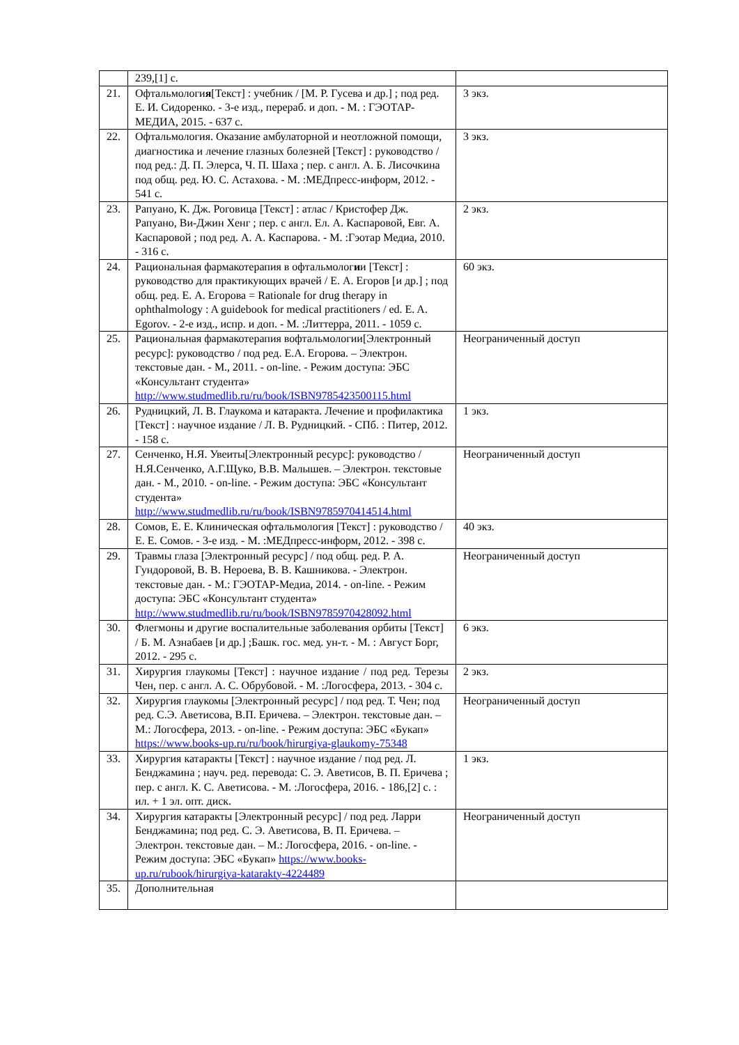| | 239,[1] с. | |
| 21. | Офтальмологи я [Текст] : учебник / [М. Р. Гусева и др.] ; под ред. Е. И. Сидоренко. - 3-е изд., перераб. и доп. - М. : ГЭОТАР-МЕДИА, 2015. - 637 с. | 3 экз. |
| 22. | Офтальмология. Оказание амбулаторной и неотложной помощи, диагностика и лечение глазных болезней [Текст] : руководство / под ред.: Д. П. Элерса, Ч. П. Шаха ; пер. с англ. А. Б. Лисочкина под общ. ред. Ю. С. Астахова. - М. :МЕДпресс-информ, 2012. - 541 с. | 3 экз. |
| 23. | Рапуано, К. Дж. Роговица [Текст] : атлас / Кристофер Дж. Рапуано, Ви-Джин Хенг ; пер. с англ. Ел. А. Каспаровой, Евг. А. Каспаровой ; под ред. А. А. Каспарова. - М. :Гэотар Медиа, 2010. - 316 с. | 2 экз. |
| 24. | Рациональная фармакотерапия в офтальмолог и и [Текст] : руководство для практикующих врачей / Е. А. Егоров [и др.] ; под общ. ред. Е. А. Егорова = Rationale for drug therapy in ophthalmology : A guidebook for medical practitioners / ed. E. A. Egorov. - 2-е изд., испр. и доп. - М. :Литтерра, 2011. - 1059 с. | 60 экз. |
| 25. | Рациональная фармакотерапия вофтальмологии[Электронный ресурс]: руководство / под ред. Е.А. Егорова. – Электрон. текстовые дан. - М., 2011. - on-line. - Режим доступа: ЭБС «Консультант студента» http://www.studmedlib.ru/ru/book/ISBN9785423500115.html | Неограниченный доступ |
| 26. | Рудницкий, Л. В. Глаукома и катаракта. Лечение и профилактика [Текст] : научное издание / Л. В. Рудницкий. - СПб. : Питер, 2012. - 158 с. | 1 экз. |
| 27. | Сенченко, Н.Я. Увеиты[Электронный ресурс]: руководство / Н.Я.Сенченко, А.Г.Щуко, В.В. Малышев. – Электрон. текстовые дан. - М., 2010. - on-line. - Режим доступа: ЭБС «Консультант студента» http://www.studmedlib.ru/ru/book/ISBN9785970414514.html | Неограниченный доступ |
| 28. | Сомов, Е. Е. Клиническая офтальмология [Текст] : руководство / Е. Е. Сомов. - 3-е изд. - М. :МЕДпресс-информ, 2012. - 398 с. | 40 экз. |
| 29. | Травмы глаза [Электронный ресурс] / под общ. ред. Р. А. Гундоровой, В. В. Нероева, В. В. Кашникова. - Электрон. текстовые дан. - М.: ГЭОТАР-Медиа, 2014. - on-line. - Режим доступа: ЭБС «Консультант студента» http://www.studmedlib.ru/ru/book/ISBN9785970428092.html | Неограниченный доступ |
| 30. | Флегмоны и другие воспалительные заболевания орбиты [Текст] / Б. М. Азнабаев [и др.] ;Башк. гос. мед. ун-т. - М. : Август Борг, 2012. - 295 с. | 6 экз. |
| 31. | Хирургия глаукомы [Текст] : научное издание / под ред. Терезы Чен, пер. с англ. А. С. Обрубовой. - М. :Логосфера, 2013. - 304 с. | 2 экз. |
| 32. | Хирургия глаукомы [Электронный ресурс] / под ред. Т. Чен; под ред. С.Э. Аветисова, В.П. Еричева. – Электрон. текстовые дан. – М.: Логосфера, 2013. - on-line. - Режим доступа: ЭБС «Букап» https://www.books-up.ru/ru/book/hirurgiya-glaukomy-75348 | Неограниченный доступ |
| 33. | Хирургия катаракты [Текст] : научное издание / под ред. Л. Бенджамина ; науч. ред. перевода: С. Э. Аветисов, В. П. Еричева ; пер. с англ. К. С. Аветисова. - М. :Логосфера, 2016. - 186,[2] с. : ил. + 1 эл. опт. диск. | 1 экз. |
| 34. | Хирургия катаракты [Электронный ресурс] / под ред. Ларри Бенджамина; под ред. С. Э. Аветисова, В. П. Еричева. – Электрон. текстовые дан. – М.: Логосфера, 2016. - on-line. - Режим доступа: ЭБС «Букап» https://www.books-up.ru/rubook/hirurgiya-katarakty-4224489 | Неограниченный доступ |
| 35. | Дополнительная | |